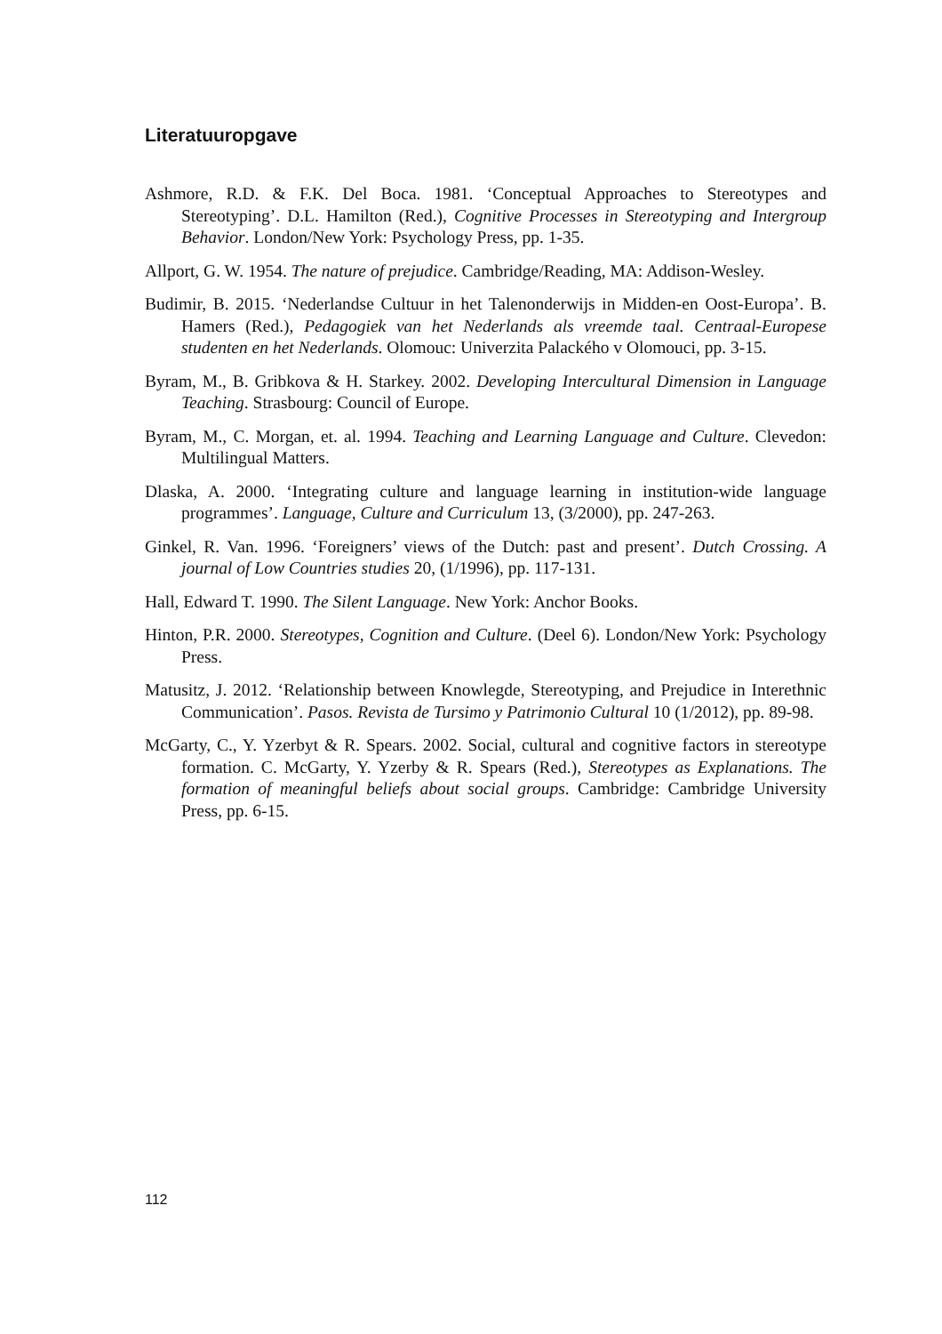Literatuuropgave
Ashmore, R.D. & F.K. Del Boca. 1981. ‘Conceptual Approaches to Stereotypes and Stereotyping’. D.L. Hamilton (Red.), Cognitive Processes in Stereotyping and Intergroup Behavior. London/New York: Psychology Press, pp. 1-35.
Allport, G. W. 1954. The nature of prejudice. Cambridge/Reading, MA: Addison-Wesley.
Budimir, B. 2015. ‘Nederlandse Cultuur in het Talenonderwijs in Midden-en Oost-Europa’. B. Hamers (Red.), Pedagogiek van het Nederlands als vreemde taal. Centraal-Europese studenten en het Nederlands. Olomouc: Univerzita Palackého v Olomouci, pp. 3-15.
Byram, M., B. Gribkova & H. Starkey. 2002. Developing Intercultural Dimension in Language Teaching. Strasbourg: Council of Europe.
Byram, M., C. Morgan, et. al. 1994. Teaching and Learning Language and Culture. Clevedon: Multilingual Matters.
Dlaska, A. 2000. ‘Integrating culture and language learning in institution-wide language programmes’. Language, Culture and Curriculum 13, (3/2000), pp. 247-263.
Ginkel, R. Van. 1996. ‘Foreigners’ views of the Dutch: past and present’. Dutch Crossing. A journal of Low Countries studies 20, (1/1996), pp. 117-131.
Hall, Edward T. 1990. The Silent Language. New York: Anchor Books.
Hinton, P.R. 2000. Stereotypes, Cognition and Culture. (Deel 6). London/New York: Psychology Press.
Matusitz, J. 2012. ‘Relationship between Knowlegde, Stereotyping, and Prejudice in Interethnic Communication’. Pasos. Revista de Tursimo y Patrimonio Cultural 10 (1/2012), pp. 89-98.
McGarty, C., Y. Yzerbyt & R. Spears. 2002. Social, cultural and cognitive factors in stereotype formation. C. McGarty, Y. Yzerby & R. Spears (Red.), Stereotypes as Explanations. The formation of meaningful beliefs about social groups. Cambridge: Cambridge University Press, pp. 6-15.
112